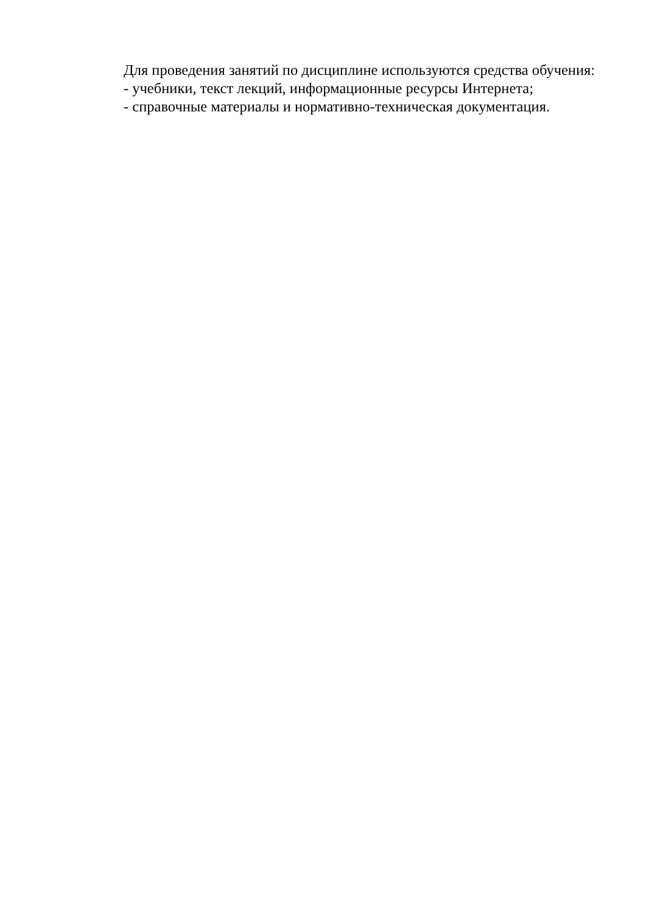Для проведения занятий по дисциплине используются средства обучения:
- учебники, текст лекций, информационные ресурсы Интернета;
- справочные материалы и нормативно-техническая документация.